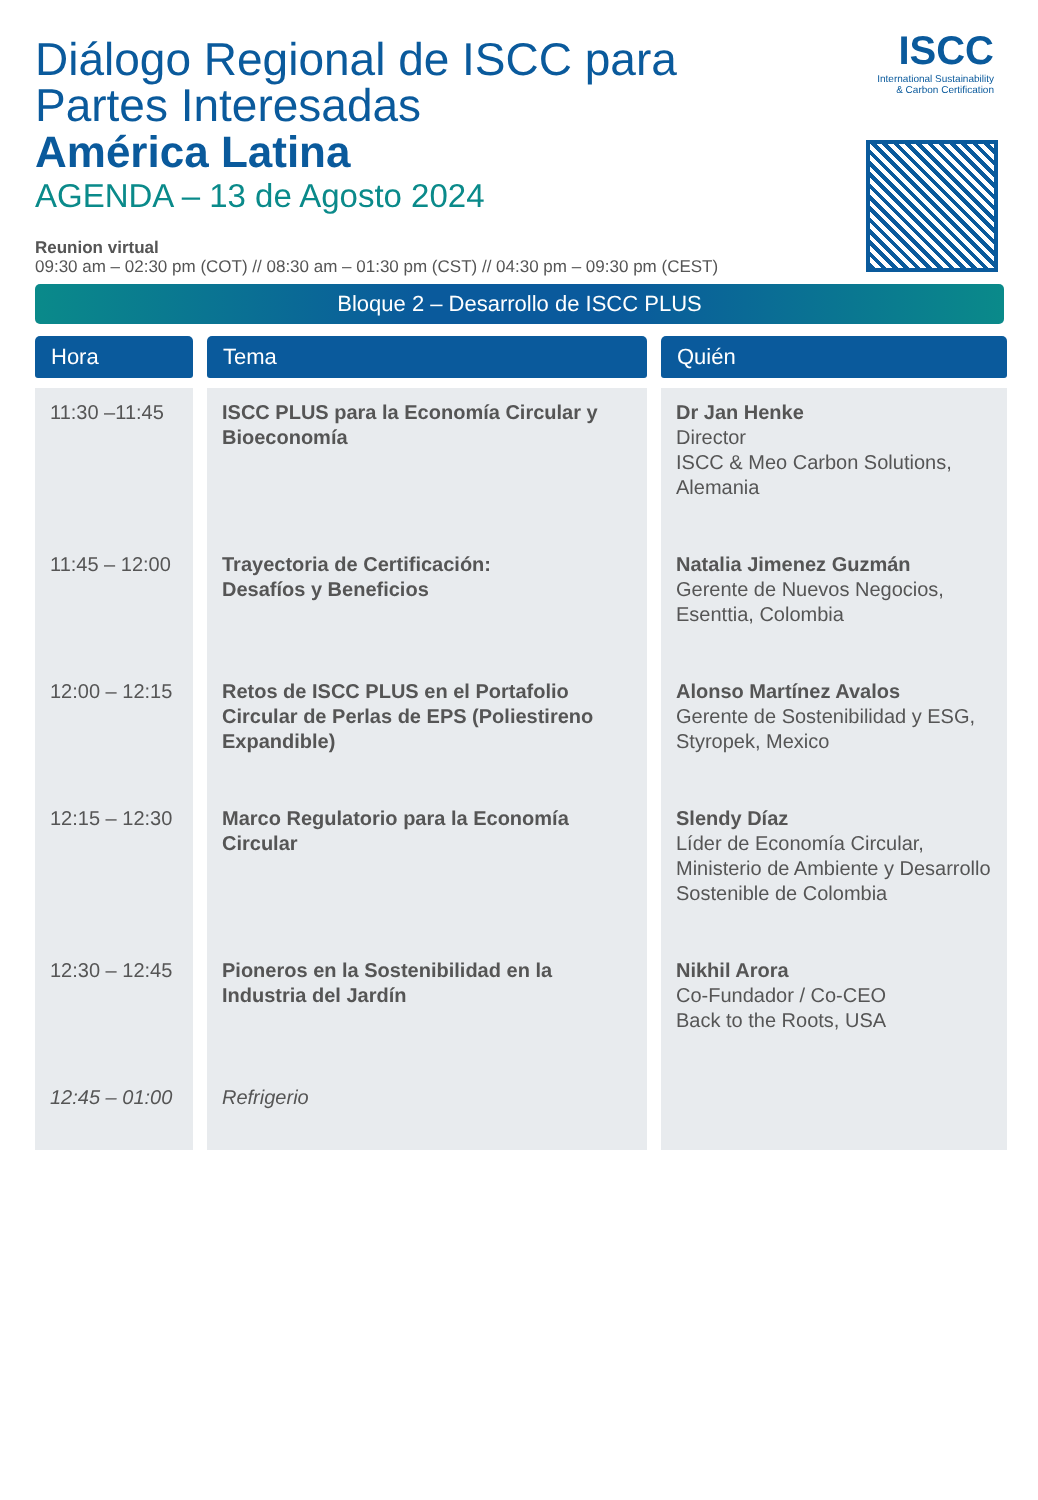ISCC
International Sustainability
& Carbon Certification
Diálogo Regional de ISCC para
Partes Interesadas
América Latina
AGENDA – 13 de Agosto 2024
Reunion virtual
09:30 am – 02:30 pm (COT) // 08:30 am – 01:30 pm (CST) // 04:30 pm – 09:30 pm (CEST)
Bloque 2 – Desarrollo de ISCC PLUS
| Hora | Tema | Quién |
| --- | --- | --- |
| 11:30 –11:45 | ISCC PLUS para la Economía Circular y Bioeconomía | Dr Jan Henke Director ISCC & Meo Carbon Solutions, Alemania |
| 11:45 – 12:00 | Trayectoria de Certificación: Desafíos y Beneficios | Natalia Jimenez Guzmán Gerente de Nuevos Negocios, Esenttia, Colombia |
| 12:00 – 12:15 | Retos de ISCC PLUS en el Portafolio Circular de Perlas de EPS (Poliestireno Expandible) | Alonso Martínez Avalos Gerente de Sostenibilidad y ESG, Styropek, Mexico |
| 12:15 – 12:30 | Marco Regulatorio para la Economía Circular | Slendy Díaz Líder de Economía Circular, Ministerio de Ambiente y Desarrollo Sostenible de Colombia |
| 12:30 – 12:45 | Pioneros en la Sostenibilidad en la Industria del Jardín | Nikhil Arora Co-Fundador / Co-CEO Back to the Roots, USA |
| 12:45 – 01:00 | Refrigerio | |